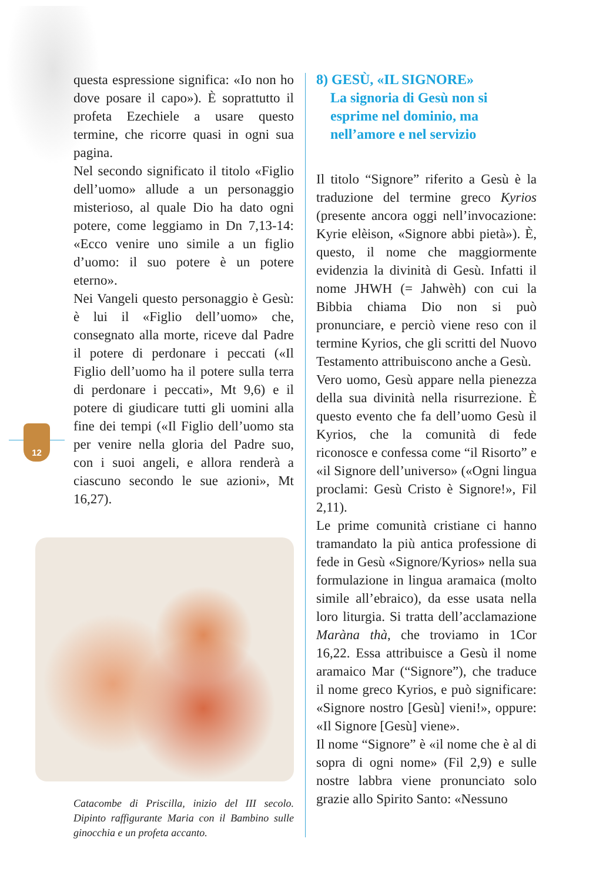12
questa espressione significa: «Io non ho dove posare il capo»). È soprattutto il profeta Ezechiele a usare questo termine, che ricorre quasi in ogni sua pagina.
Nel secondo significato il titolo «Figlio dell’uomo» allude a un personaggio misterioso, al quale Dio ha dato ogni potere, come leggiamo in Dn 7,13-14: «Ecco venire uno simile a un figlio d’uomo: il suo potere è un potere eterno».
Nei Vangeli questo personaggio è Gesù: è lui il «Figlio dell’uomo» che, consegnato alla morte, riceve dal Padre il potere di perdonare i peccati («Il Figlio dell’uomo ha il potere sulla terra di perdonare i peccati», Mt 9,6) e il potere di giudicare tutti gli uomini alla fine dei tempi («Il Figlio dell’uomo sta per venire nella gloria del Padre suo, con i suoi angeli, e allora renderà a ciascuno secondo le sue azioni», Mt 16,27).
Catacombe di Priscilla, inizio del III secolo. Dipinto raffigurante Maria con il Bambino sulle ginocchia e un profeta accanto.
8) GESÙ, «IL SIGNORE»
La signoria di Gesù non si
esprime nel dominio, ma
nell’amore e nel servizio
Il titolo “Signore” riferito a Gesù è la traduzione del termine greco Kyrios (presente ancora oggi nell’invocazione: Kyrie elèison, «Signore abbi pietà»). È, questo, il nome che maggiormente evidenzia la divinità di Gesù. Infatti il nome JHWH (= Jahwèh) con cui la Bibbia chiama Dio non si può pronunciare, e perciò viene reso con il termine Kyrios, che gli scritti del Nuovo Testamento attribuiscono anche a Gesù.
Vero uomo, Gesù appare nella pienezza della sua divinità nella risurrezione. È questo evento che fa dell’uomo Gesù il Kyrios, che la comunità di fede riconosce e confessa come “il Risorto” e «il Signore dell’universo» («Ogni lingua proclami: Gesù Cristo è Signore!», Fil 2,11).
Le prime comunità cristiane ci hanno tramandato la più antica professione di fede in Gesù «Signore/Kyrios» nella sua formulazione in lingua aramaica (molto simile all’ebraico), da esse usata nella loro liturgia. Si tratta dell’acclamazione Maràna thà, che troviamo in 1Cor 16,22. Essa attribuisce a Gesù il nome aramaico Mar (“Signore”), che traduce il nome greco Kyrios, e può significare: «Signore nostro [Gesù] vieni!», oppure: «Il Signore [Gesù] viene».
Il nome “Signore” è «il nome che è al di sopra di ogni nome» (Fil 2,9) e sulle nostre labbra viene pronunciato solo grazie allo Spirito Santo: «Nessuno